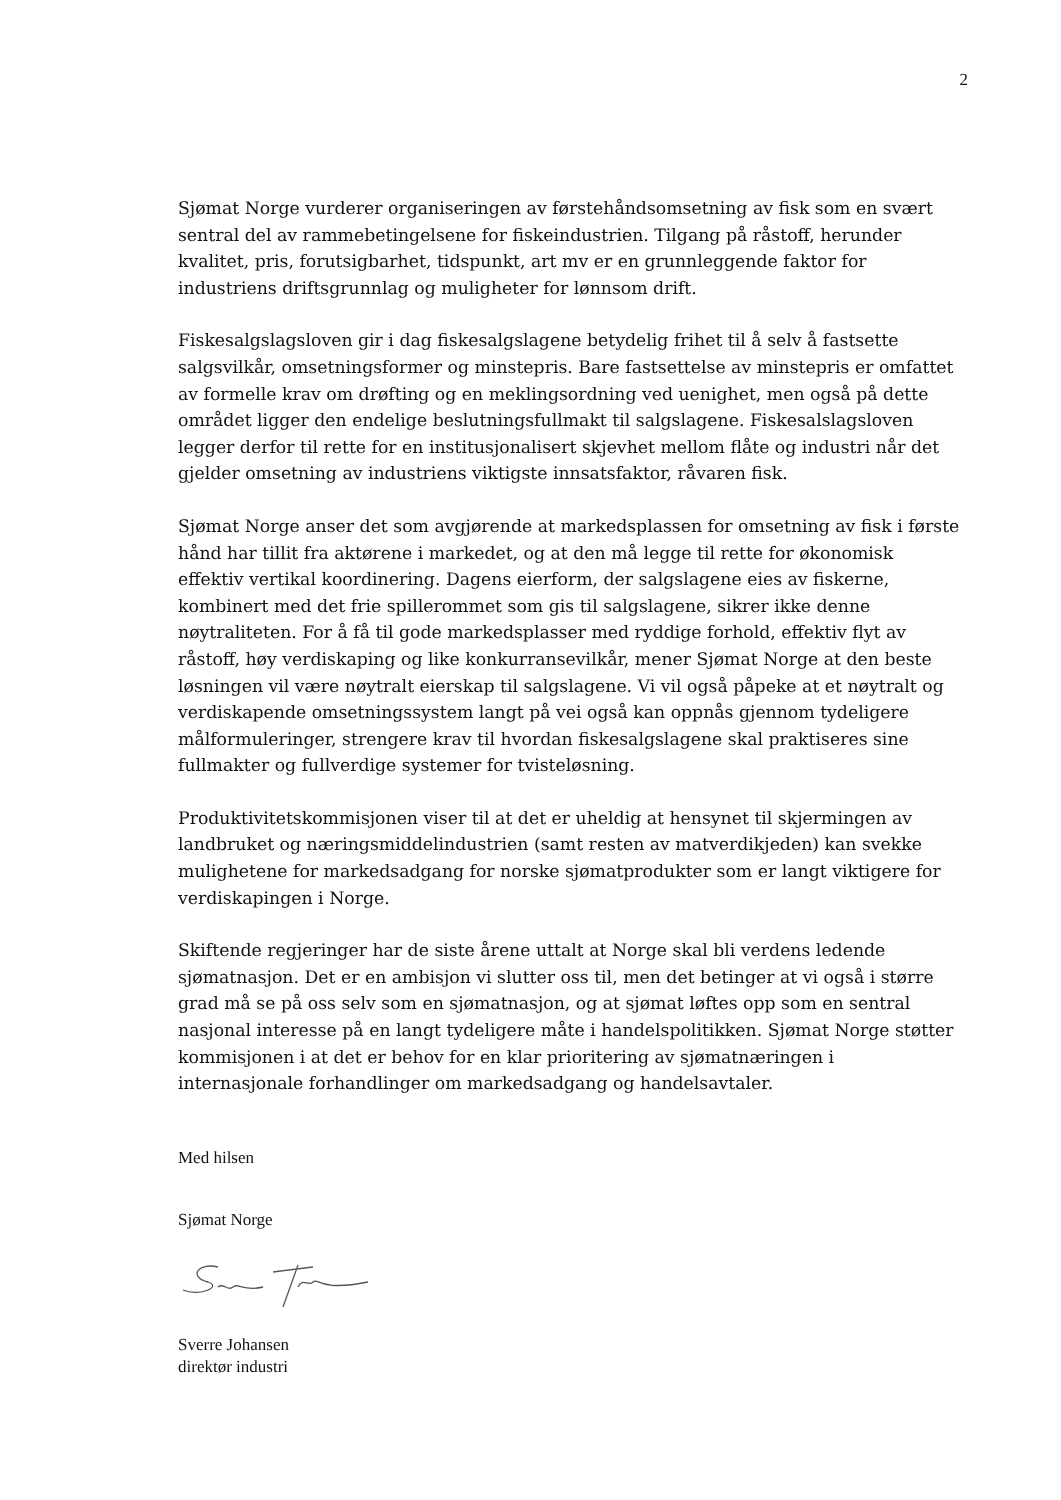2
Sjømat Norge vurderer organiseringen av førstehåndsomsetning av fisk som en svært sentral del av rammebetingelsene for fiskeindustrien. Tilgang på råstoff, herunder kvalitet, pris, forutsigbarhet, tidspunkt, art mv er en grunnleggende faktor for industriens driftsgrunnlag og muligheter for lønnsom drift.
Fiskesalgslagsloven gir i dag fiskesalgslagene betydelig frihet til å selv å fastsette salgsvilkår, omsetningsformer og minstepris. Bare fastsettelse av minstepris er omfattet av formelle krav om drøfting og en meklingsordning ved uenighet, men også på dette området ligger den endelige beslutningsfullmakt til salgslagene. Fiskesalslagsloven legger derfor til rette for en institusjonalisert skjevhet mellom flåte og industri når det gjelder omsetning av industriens viktigste innsatsfaktor, råvaren fisk.
Sjømat Norge anser det som avgjørende at markedsplassen for omsetning av fisk i første hånd har tillit fra aktørene i markedet, og at den må legge til rette for økonomisk effektiv vertikal koordinering. Dagens eierform, der salgslagene eies av fiskerne, kombinert med det frie spillerommet som gis til salgslagene, sikrer ikke denne nøytraliteten. For å få til gode markedsplasser med ryddige forhold, effektiv flyt av råstoff, høy verdiskaping og like konkurransevilkår, mener Sjømat Norge at den beste løsningen vil være nøytralt eierskap til salgslagene. Vi vil også påpeke at et nøytralt og verdiskapende omsetningssystem langt på vei også kan oppnås gjennom tydeligere målformuleringer, strengere krav til hvordan fiskesalgslagene skal praktiseres sine fullmakter og fullverdige systemer for tvisteløsning.
Produktivitetskommisjonen viser til at det er uheldig at hensynet til skjermingen av landbruket og næringsmiddelindustrien (samt resten av matverdikjeden) kan svekke mulighetene for markedsadgang for norske sjømatprodukter som er langt viktigere for verdiskapingen i Norge.
Skiftende regjeringer har de siste årene uttalt at Norge skal bli verdens ledende sjømatnasjon. Det er en ambisjon vi slutter oss til, men det betinger at vi også i større grad må se på oss selv som en sjømatnasjon, og at sjømat løftes opp som en sentral nasjonal interesse på en langt tydeligere måte i handelspolitikken. Sjømat Norge støtter kommisjonen i at det er behov for en klar prioritering av sjømatnæringen i internasjonale forhandlinger om markedsadgang og handelsavtaler.
Med hilsen
Sjømat Norge
Sverre Johansen
direktør industri